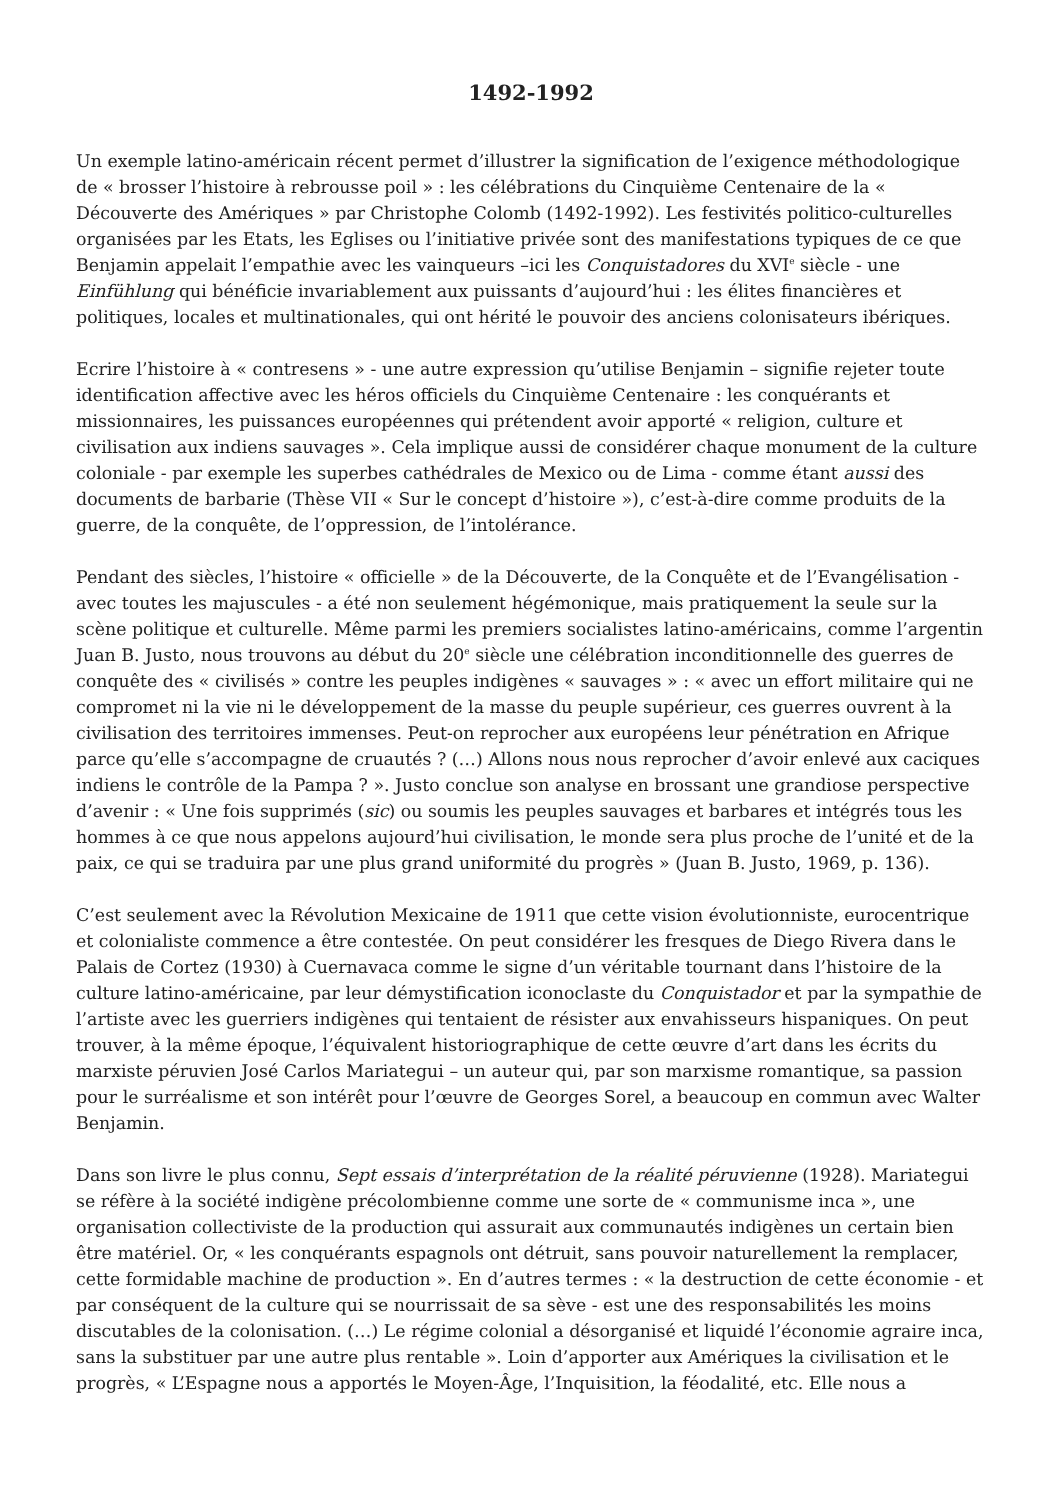1492-1992
Un exemple latino-américain récent permet d’illustrer la signification de l’exigence méthodologique de « brosser l’histoire à rebrousse poil » : les célébrations du Cinquième Centenaire de la « Découverte des Amériques » par Christophe Colomb (1492-1992). Les festivités politico-culturelles organisées par les Etats, les Eglises ou l’initiative privée sont des manifestations typiques de ce que Benjamin appelait l’empathie avec les vainqueurs –ici les Conquistadores du XVI<sup>e</sup> siècle - une Einfühlung qui bénéficie invariablement aux puissants d’aujourd’hui : les élites financières et politiques, locales et multinationales, qui ont hérité le pouvoir des anciens colonisateurs ibériques.
Ecrire l’histoire à « contresens » - une autre expression qu’utilise Benjamin – signifie rejeter toute identification affective avec les héros officiels du Cinquième Centenaire : les conquérants et missionnaires, les puissances européennes qui prétendent avoir apporté « religion, culture et civilisation aux indiens sauvages ». Cela implique aussi de considérer chaque monument de la culture coloniale - par exemple les superbes cathédrales de Mexico ou de Lima - comme étant aussi des documents de barbarie (Thèse VII « Sur le concept d’histoire »), c’est-à-dire comme produits de la guerre, de la conquête, de l’oppression, de l’intolérance.
Pendant des siècles, l’histoire « officielle » de la Découverte, de la Conquête et de l’Evangélisation - avec toutes les majuscules - a été non seulement hégémonique, mais pratiquement la seule sur la scène politique et culturelle. Même parmi les premiers socialistes latino-américains, comme l’argentin Juan B. Justo, nous trouvons au début du 20<sup>e</sup> siècle une célébration inconditionnelle des guerres de conquête des « civilisés » contre les peuples indigènes « sauvages » : « avec un effort militaire qui ne compromet ni la vie ni le développement de la masse du peuple supérieur, ces guerres ouvrent à la civilisation des territoires immenses. Peut-on reprocher aux européens leur pénétration en Afrique parce qu’elle s’accompagne de cruautés ? (…) Allons nous nous reprocher d’avoir enlevé aux caciques indiens le contrôle de la Pampa ? ». Justo conclue son analyse en brossant une grandiose perspective d’avenir : « Une fois supprimés (sic) ou soumis les peuples sauvages et barbares et intégrés tous les hommes à ce que nous appelons aujourd’hui civilisation, le monde sera plus proche de l’unité et de la paix, ce qui se traduira par une plus grand uniformité du progrès » (Juan B. Justo, 1969, p. 136).
C’est seulement avec la Révolution Mexicaine de 1911 que cette vision évolutionniste, eurocentrique et colonialiste commence a être contestée. On peut considérer les fresques de Diego Rivera dans le Palais de Cortez (1930) à Cuernavaca comme le signe d’un véritable tournant dans l’histoire de la culture latino-américaine, par leur démystification iconoclaste du Conquistador et par la sympathie de l’artiste avec les guerriers indigènes qui tentaient de résister aux envahisseurs hispaniques. On peut trouver, à la même époque, l’équivalent historiographique de cette œuvre d’art dans les écrits du marxiste péruvien José Carlos Mariategui – un auteur qui, par son marxisme romantique, sa passion pour le surréalisme et son intérêt pour l’œuvre de Georges Sorel, a beaucoup en commun avec Walter Benjamin.
Dans son livre le plus connu, Sept essais d’interprétation de la réalité péruvienne (1928). Mariategui se réfère à la société indigène précolombienne comme une sorte de « communisme inca », une organisation collectiviste de la production qui assurait aux communautés indigènes un certain bien être matériel. Or, « les conquérants espagnols ont détruit, sans pouvoir naturellement la remplacer, cette formidable machine de production ». En d’autres termes : « la destruction de cette économie - et par conséquent de la culture qui se nourrissait de sa sève - est une des responsabilités les moins discutables de la colonisation. (…) Le régime colonial a désorganisé et liquidé l’économie agraire inca, sans la substituer par une autre plus rentable ». Loin d’apporter aux Amériques la civilisation et le progrès, « L’Espagne nous a apportés le Moyen-Âge, l’Inquisition, la féodalité, etc. Elle nous a